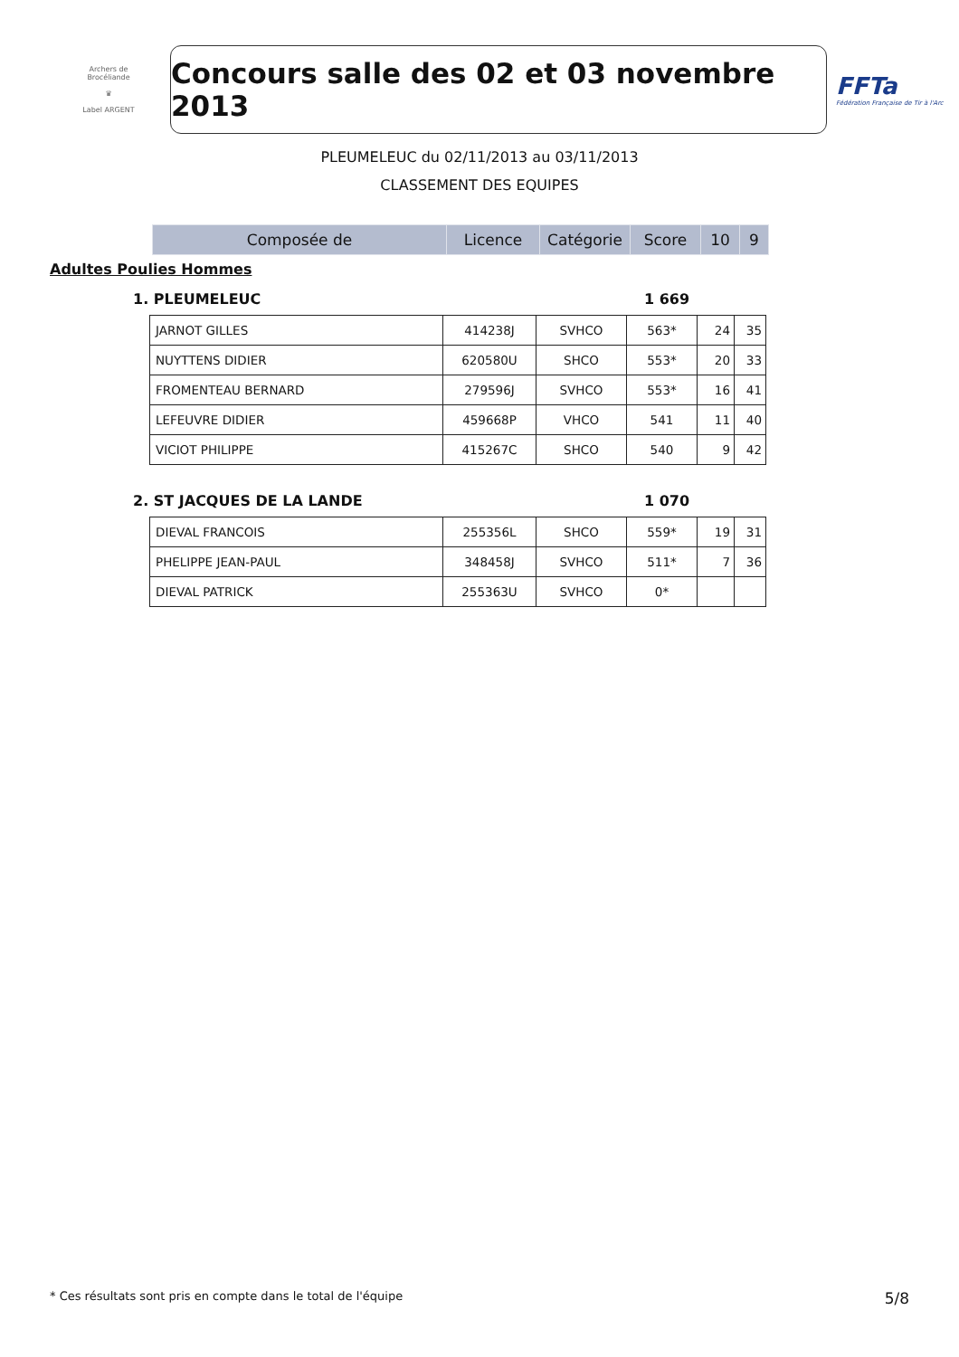Archers de Brocéliande
♛
Label ARGENT
Concours salle des 02 et 03 novembre 2013
FFTa
Fédération Française de Tir à l'Arc
PLEUMELEUC du 02/11/2013 au 03/11/2013
CLASSEMENT DES EQUIPES
| Composée de | Licence | Catégorie | Score | 10 | 9 |
Adultes Poulies Hommes
1. PLEUMELEUC 1 669
| JARNOT GILLES | 414238J | SVHCO | 563* | 24 | 35 |
| NUYTTENS DIDIER | 620580U | SHCO | 553* | 20 | 33 |
| FROMENTEAU BERNARD | 279596J | SVHCO | 553* | 16 | 41 |
| LEFEUVRE DIDIER | 459668P | VHCO | 541 | 11 | 40 |
| VICIOT PHILIPPE | 415267C | SHCO | 540 | 9 | 42 |
2. ST JACQUES DE LA LANDE 1 070
| DIEVAL FRANCOIS | 255356L | SHCO | 559* | 19 | 31 |
| PHELIPPE JEAN-PAUL | 348458J | SVHCO | 511* | 7 | 36 |
| DIEVAL PATRICK | 255363U | SVHCO | 0* | | |
* Ces résultats sont pris en compte dans le total de l'équipe 5/8